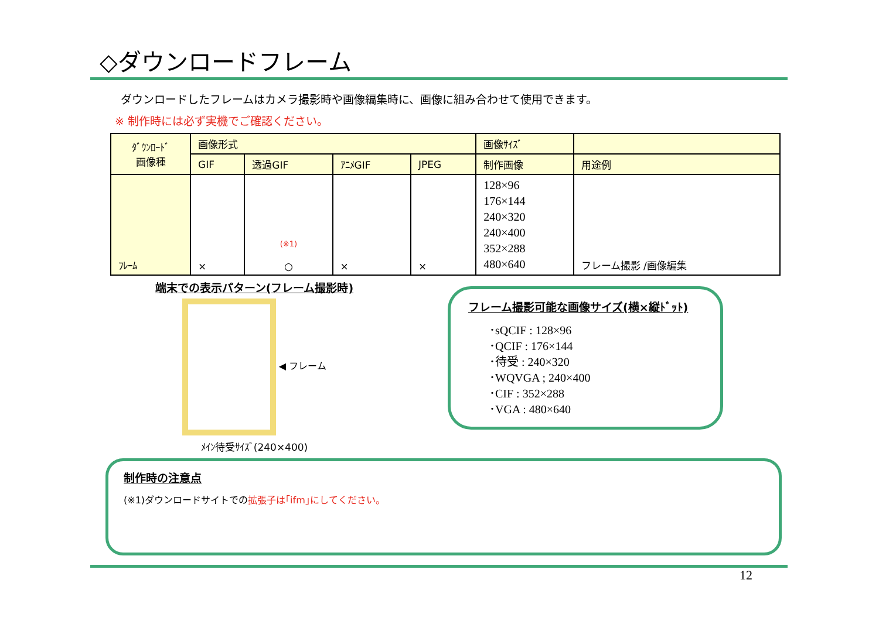◇ダウンロードフレーム
ダウンロードしたフレームはカメラ撮影時や画像編集時に、画像に組み合わせて使用できます。
※ 制作時には必ず実機でご確認ください。
| ﾀﾞｳﾝﾛｰﾄﾞ 画像種 | 画像形式 | | | | 画像ｻｲｽﾞ | |
| | GIF | 透過GIF | ｱﾆﾒGIF | JPEG | 制作画像 | 用途例 |
| ﾌﾚｰﾑ | × | (※1) ○ | × | × | 128×96 176×144 240×320 240×400 352×288 480×640 | フレーム撮影 /画像編集 |
端末での表示パターン(フレーム撮影時)
◀ フレーム
ﾒｲﾝ待受ｻｲｽﾞ(240×400)
フレーム撮影可能な画像サイズ(横×縦ﾄﾞｯﾄ)
･sQCIF : 128×96
･QCIF : 176×144
･待受 : 240×320
･WQVGA ; 240×400
･CIF : 352×288
･VGA : 480×640
制作時の注意点
(※1)ダウンロードサイトでの拡張子は｢ifm｣にしてください。
12